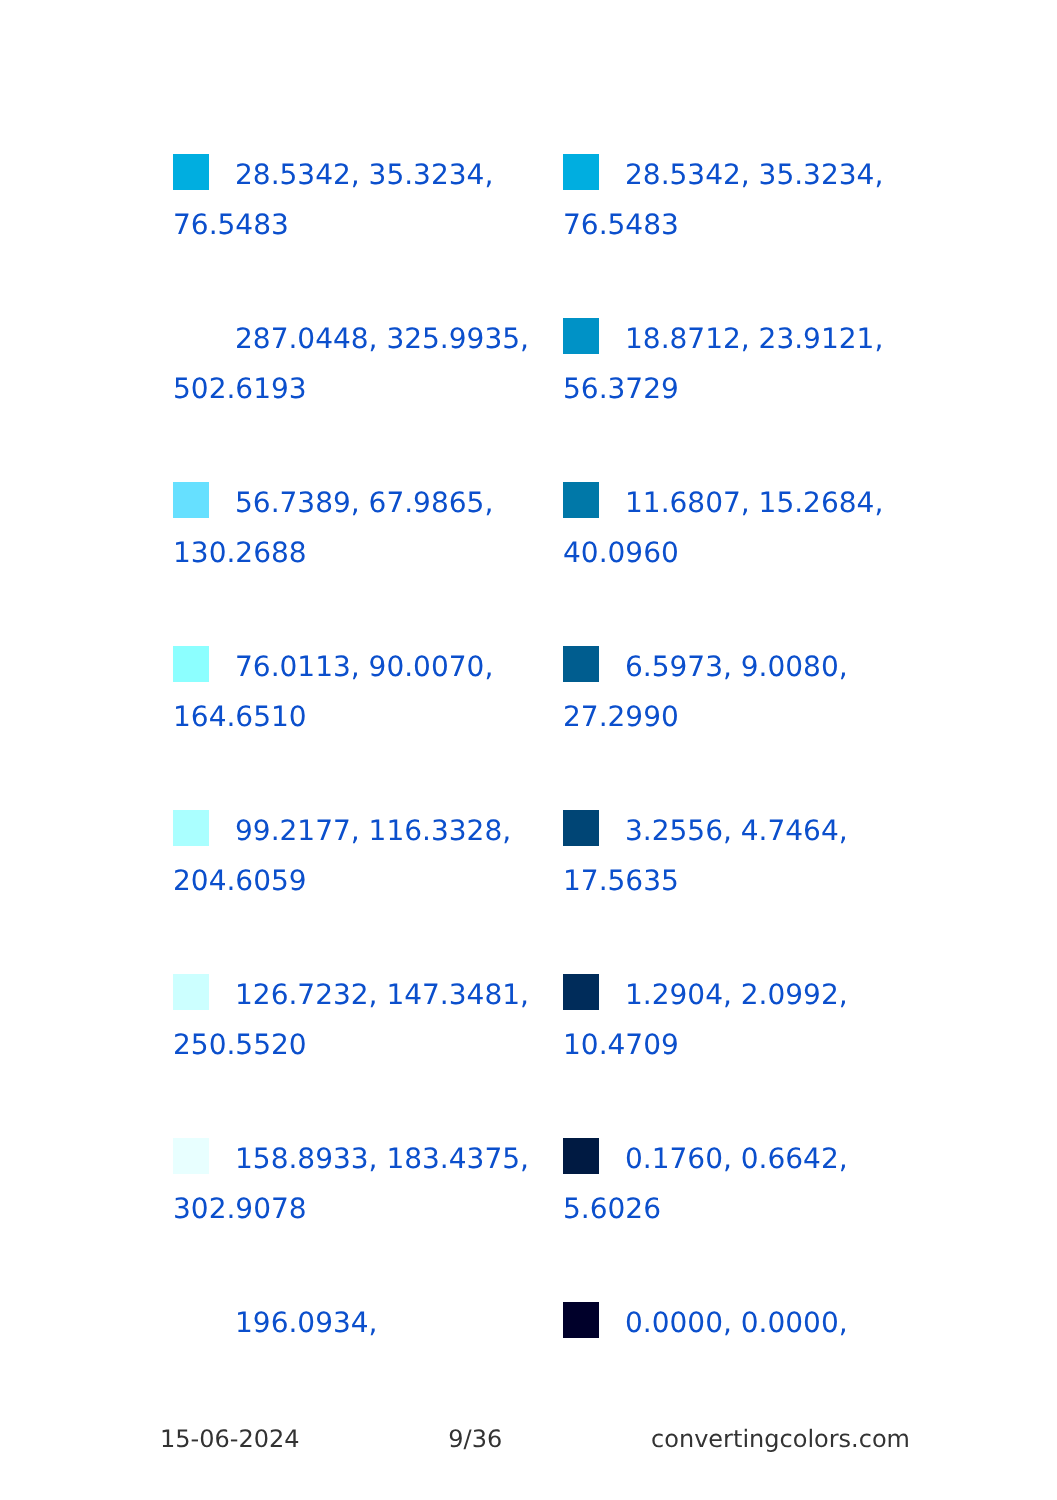28.5342, 35.3234, 76.5483
28.5342, 35.3234, 76.5483
287.0448, 325.9935, 502.6193
18.8712, 23.9121, 56.3729
56.7389, 67.9865, 130.2688
11.6807, 15.2684, 40.0960
76.0113, 90.0070, 164.6510
6.5973, 9.0080, 27.2990
99.2177, 116.3328, 204.6059
3.2556, 4.7464, 17.5635
126.7232, 147.3481, 250.5520
1.2904, 2.0992, 10.4709
158.8933, 183.4375, 302.9078
0.1760, 0.6642, 5.6026
196.0934,
0.0000, 0.0000,
15-06-2024 9/36 convertingcolors.com